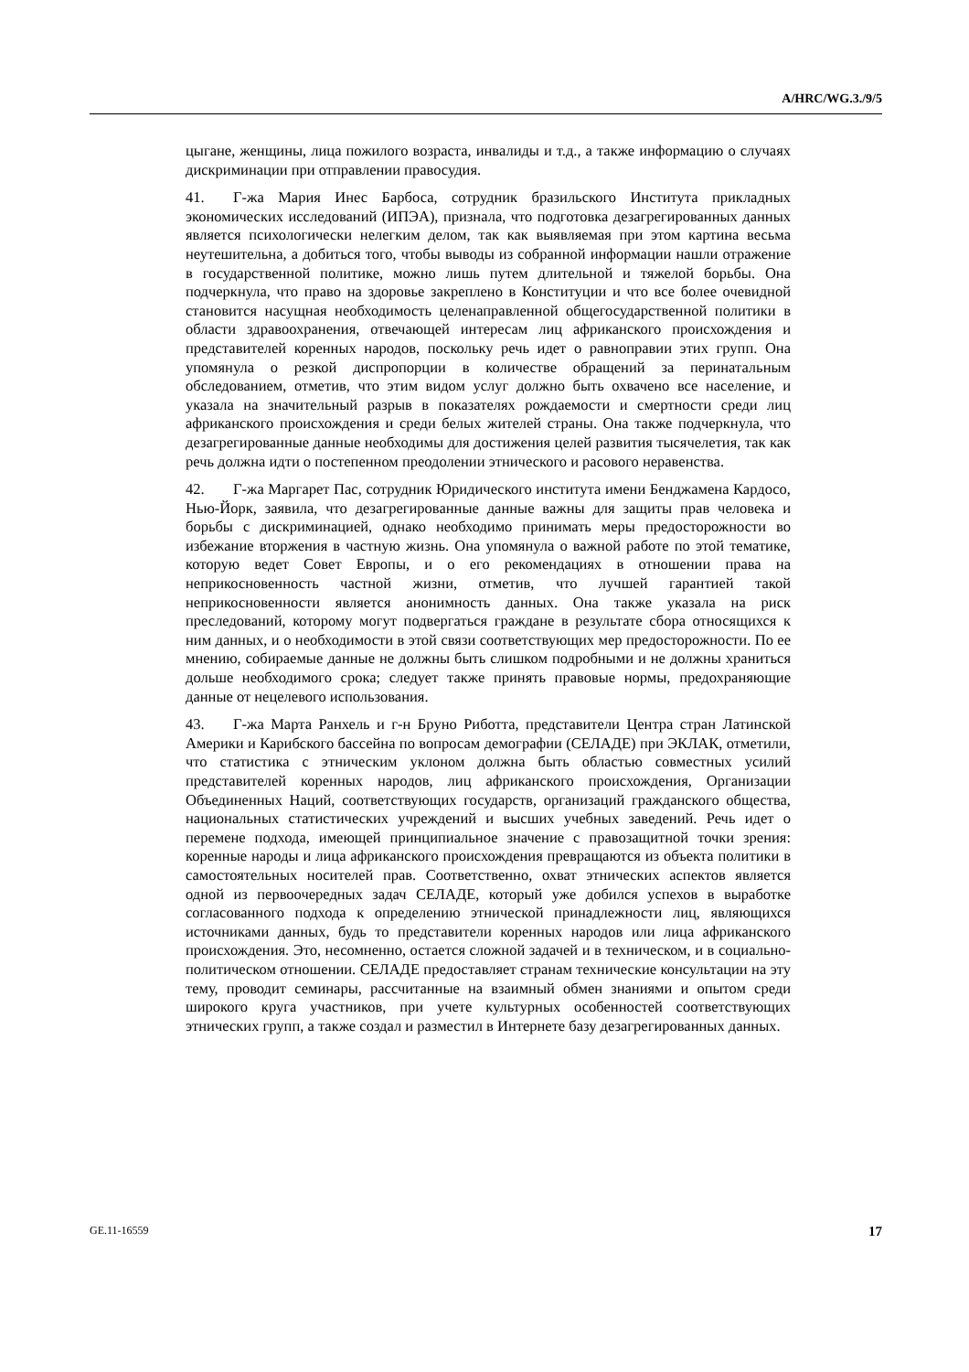A/HRC/WG.3./9/5
цыгане, женщины, лица пожилого возраста, инвалиды и т.д., а также информацию о случаях дискриминации при отправлении правосудия.
41. Г-жа Мария Инес Барбоса, сотрудник бразильского Института прикладных экономических исследований (ИПЭА), признала, что подготовка дезагрегированных данных является психологически нелегким делом, так как выявляемая при этом картина весьма неутешительна, а добиться того, чтобы выводы из собранной информации нашли отражение в государственной политике, можно лишь путем длительной и тяжелой борьбы. Она подчеркнула, что право на здоровье закреплено в Конституции и что все более очевидной становится насущная необходимость целенаправленной общегосударственной политики в области здравоохранения, отвечающей интересам лиц африканского происхождения и представителей коренных народов, поскольку речь идет о равноправии этих групп. Она упомянула о резкой диспропорции в количестве обращений за перинатальным обследованием, отметив, что этим видом услуг должно быть охвачено все население, и указала на значительный разрыв в показателях рождаемости и смертности среди лиц африканского происхождения и среди белых жителей страны. Она также подчеркнула, что дезагрегированные данные необходимы для достижения целей развития тысячелетия, так как речь должна идти о постепенном преодолении этнического и расового неравенства.
42. Г-жа Маргарет Пас, сотрудник Юридического института имени Бенджамена Кардосо, Нью-Йорк, заявила, что дезагрегированные данные важны для защиты прав человека и борьбы с дискриминацией, однако необходимо принимать меры предосторожности во избежание вторжения в частную жизнь. Она упомянула о важной работе по этой тематике, которую ведет Совет Европы, и о его рекомендациях в отношении права на неприкосновенность частной жизни, отметив, что лучшей гарантией такой неприкосновенности является анонимность данных. Она также указала на риск преследований, которому могут подвергаться граждане в результате сбора относящихся к ним данных, и о необходимости в этой связи соответствующих мер предосторожности. По ее мнению, собираемые данные не должны быть слишком подробными и не должны храниться дольше необходимого срока; следует также принять правовые нормы, предохраняющие данные от нецелевого использования.
43. Г-жа Марта Ранхель и г-н Бруно Риботта, представители Центра стран Латинской Америки и Карибского бассейна по вопросам демографии (СЕЛАДЕ) при ЭКЛАК, отметили, что статистика с этническим уклоном должна быть областью совместных усилий представителей коренных народов, лиц африканского происхождения, Организации Объединенных Наций, соответствующих государств, организаций гражданского общества, национальных статистических учреждений и высших учебных заведений. Речь идет о перемене подхода, имеющей принципиальное значение с правозащитной точки зрения: коренные народы и лица африканского происхождения превращаются из объекта политики в самостоятельных носителей прав. Соответственно, охват этнических аспектов является одной из первоочередных задач СЕЛАДЕ, который уже добился успехов в выработке согласованного подхода к определению этнической принадлежности лиц, являющихся источниками данных, будь то представители коренных народов или лица африканского происхождения. Это, несомненно, остается сложной задачей и в техническом, и в социально-политическом отношении. СЕЛАДЕ предоставляет странам технические консультации на эту тему, проводит семинары, рассчитанные на взаимный обмен знаниями и опытом среди широкого круга участников, при учете культурных особенностей соответствующих этнических групп, а также создал и разместил в Интернете базу дезагрегированных данных.
GE.11-16559 17